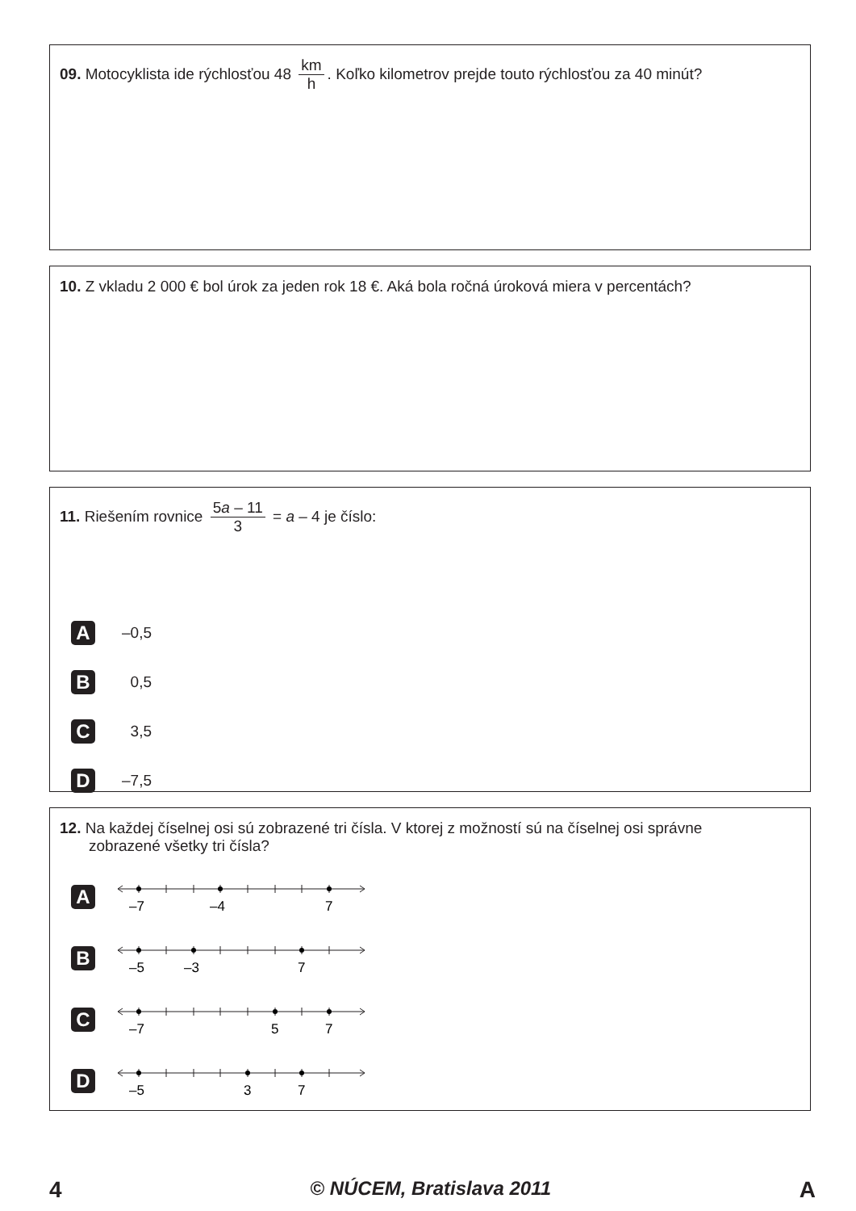09. Motocyklista ide rýchlosťou 48 km h. Koľko kilometrov prejde touto rýchlosťou za 40 minút?
10. Z vkladu 2 000 € bol úrok za jeden rok 18 €. Aká bola ročná úroková miera v percentách?
11. Riešením rovnice 5a – 11 3 = a – 4 je číslo:
A
–0,5
B
0,5
C
3,5
D
–7,5
12. Na každej číselnej osi sú zobrazené tri čísla. V ktorej z možností sú na číselnej osi správne
zobrazené všetky tri čísla?
A
–7
–4
7
B
–5
–3
7
C
–7
5
7
D
–5
3
7
4 © NÚCEM, Bratislava 2011 A